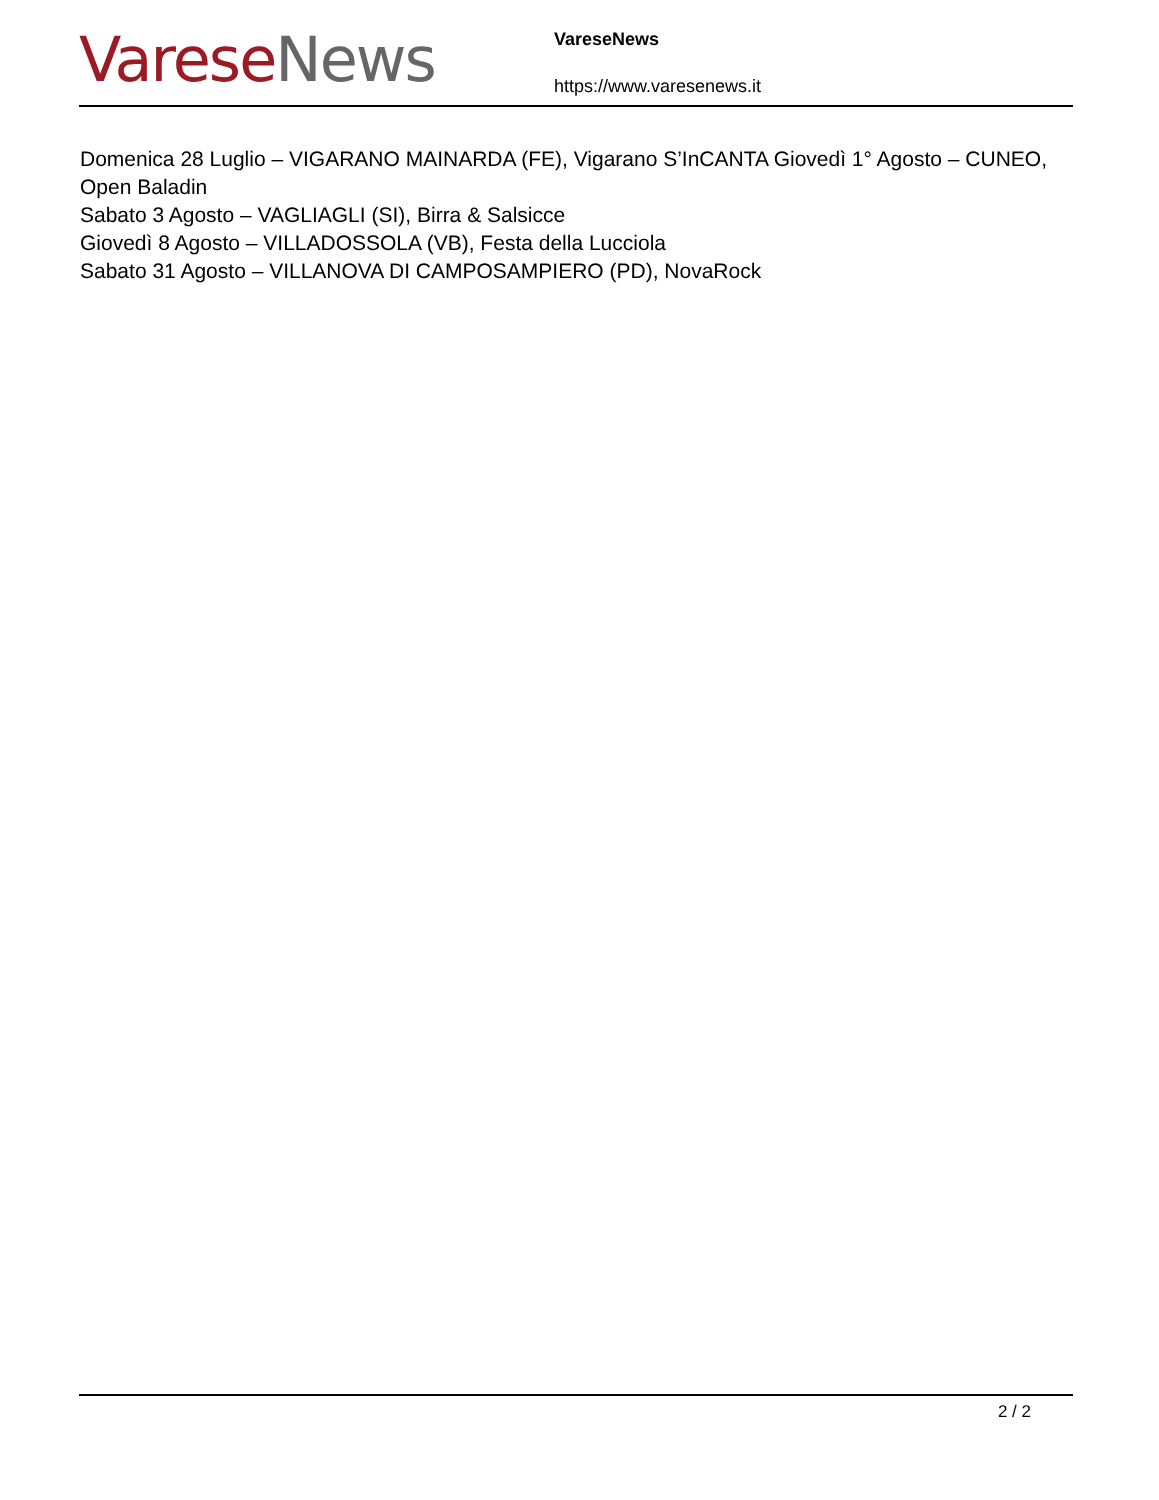Varese News
VareseNews
https://www.varesenews.it
Domenica 28 Luglio – VIGARANO MAINARDA (FE), Vigarano S’InCANTA Giovedì 1° Agosto – CUNEO, Open Baladin
Sabato 3 Agosto – VAGLIAGLI (SI), Birra & Salsicce
Giovedì 8 Agosto – VILLADOSSOLA (VB), Festa della Lucciola
Sabato 31 Agosto – VILLANOVA DI CAMPOSAMPIERO (PD), NovaRock
2 / 2